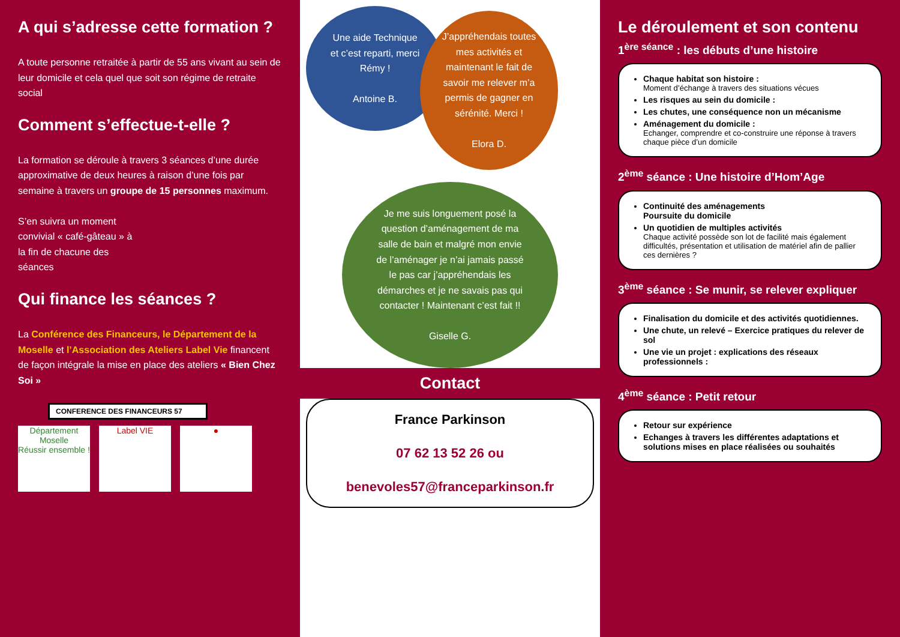A qui s’adresse cette formation ?
A toute personne retraitée à partir de 55 ans vivant au sein de leur domicile et cela quel que soit son régime de retraite social
Comment s’effectue-t-elle ?
La formation se déroule à travers 3 séances d’une durée approximative de deux heures à raison d’une fois par semaine à travers un groupe de 15 personnes maximum.
S’en suivra un moment convivial « café-gâteau » à la fin de chacune des séances
Qui finance les séances ?
La Conférence des Financeurs, le Département de la Moselle et l’Association des Ateliers Label Vie financent de façon intégrale la mise en place des ateliers « Bien Chez Soi »
CONFERENCE DES FINANCEURS 57
Département Moselle
Réussir ensemble ! Label VIE ●
Une aide Technique et c’est reparti, merci Rémy !
Antoine B.
J’appréhendais toutes mes activités et maintenant le fait de savoir me relever m’a permis de gagner en sérénité. Merci !
Elora D.
Je me suis longuement posé la question d’aménagement de ma salle de bain et malgré mon envie de l’aménager je n’ai jamais passé le pas car j’appréhendais les démarches et je ne savais pas qui contacter ! Maintenant c’est fait !!
Giselle G.
Contact
France Parkinson
07 62 13 52 26 ou
benevoles57@franceparkinson.fr
Le déroulement et son contenu
1<sup>ère séance</sup> : les débuts d’une histoire
Chaque habitat son histoire :
Moment d’échange à travers des situations vécues
Les risques au sein du domicile :
Les chutes, une conséquence non un mécanisme
Aménagement du domicile :
Echanger, comprendre et co-construire une réponse à travers chaque pièce d’un domicile
2<sup>ème</sup> séance : Une histoire d’Hom’Age
Continuité des aménagements
Poursuite du domicile
Un quotidien de multiples activités
Chaque activité possède son lot de facilité mais également difficultés, présentation et utilisation de matériel afin de pallier ces dernières ?
3<sup>ème</sup> séance : Se munir, se relever expliquer
Finalisation du domicile et des activités quotidiennes.
Une chute, un relevé – Exercice pratiques du relever de sol
Une vie un projet : explications des réseaux professionnels :
4<sup>ème</sup> séance : Petit retour
Retour sur expérience
Echanges à travers les différentes adaptations et solutions mises en place réalisées ou souhaités